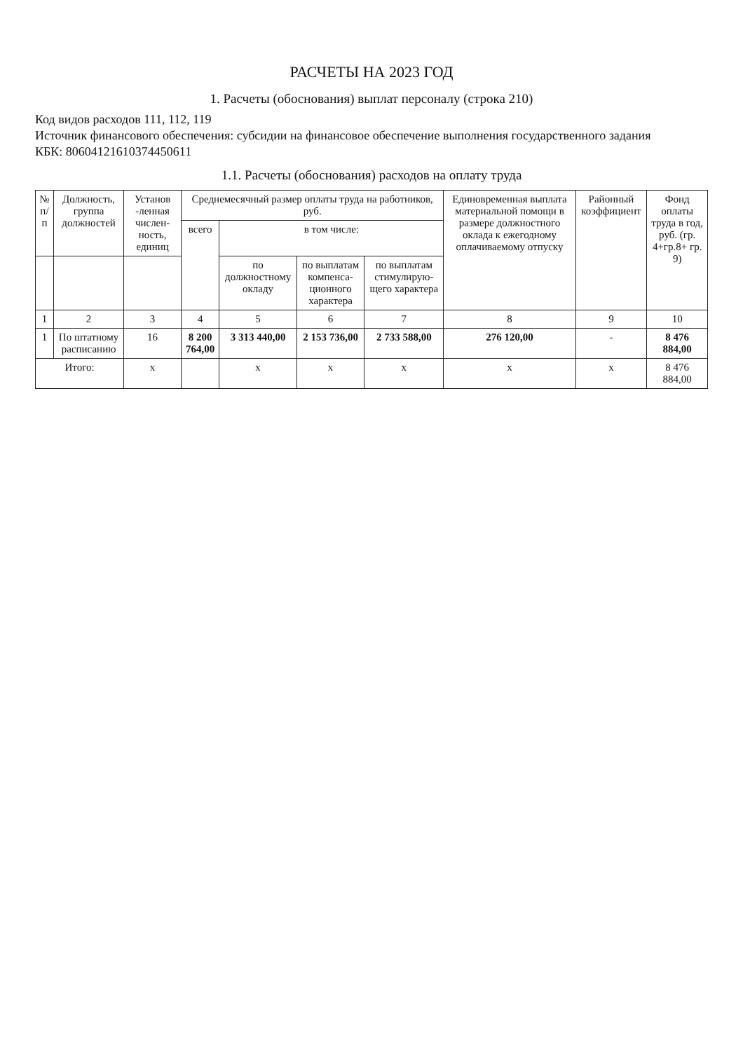РАСЧЕТЫ НА 2023 ГОД
1. Расчеты (обоснования) выплат персоналу (строка 210)
Код видов расходов 111, 112, 119
Источник финансового обеспечения: субсидии на финансовое обеспечение выполнения государственного задания
КБК: 80604121610374450611
1.1. Расчеты (обоснования) расходов на оплату труда
| № п/п | Должность, группа должностей | Установ -ленная числен-ность, единиц | Среднемесячный размер оплаты труда на работников, руб. | | | | Единовременная выплата материальной помощи в размере должностного оклада к ежегодному оплачиваемому отпуску | Районный коэффициент | Фонд оплаты труда в год, руб. (гр. 4+гр.8+ гр. 9) |
| --- | --- | --- | --- | --- | --- | --- | --- | --- | --- |
| | | | всего | в том числе: | | | | | |
| | | | | по должностному окладу | по выплатам компенса-ционного характера | по выплатам стимулирую-щего характера | | | |
| 1 | 2 | 3 | 4 | 5 | 6 | 7 | 8 | 9 | 10 |
| 1 | По штатному расписанию | 16 | 8 200 764,00 | 3 313 440,00 | 2 153 736,00 | 2 733 588,00 | 276 120,00 | - | 8 476 884,00 |
| Итого: | | x | | x | x | x | x | x | 8 476 884,00 |